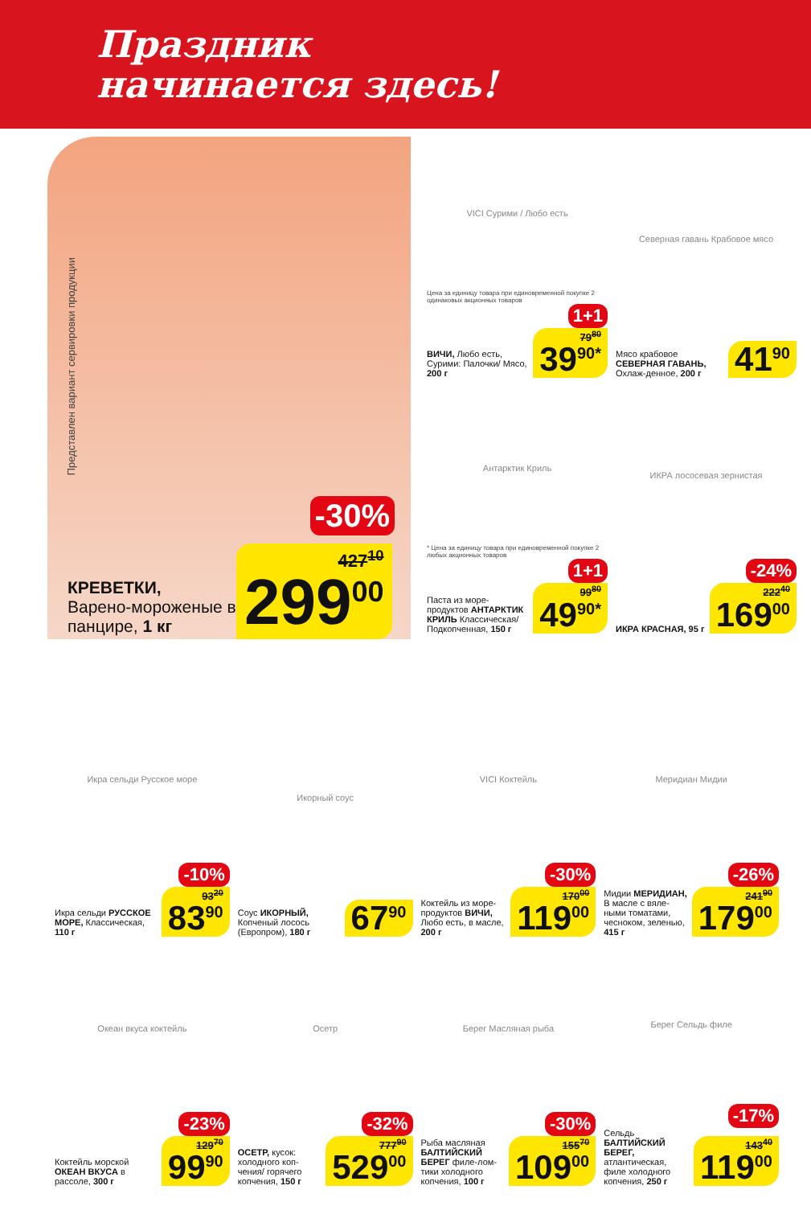Праздник
начинается здесь!
Представлен вариант сервировки продукции
-30%
КРЕВЕТКИ,
Варено-мороженые в панцире, 1 кг
427<sup>10</sup> 299<sup>00</sup>
VICI Сурими / Любо есть
Цена за единицу товара при единовременной покупке 2 одинаковых акционных товаров
1+1
ВИЧИ, Любо есть, Сурими: Палочки/ Мясо, 200 г
79<sup>80</sup> 39<sup>90*</sup>
Северная гавань Крабовое мясо
Мясо крабовое СЕВЕРНАЯ ГАВАНЬ, Охлаж-денное, 200 г
41<sup>90</sup>
Антарктик Криль
* Цена за единицу товара при единовременной покупке 2 любых акционных товаров
1+1
Паста из море-продуктов АНТАРКТИК КРИЛЬ Классическая/ Подкопченная, 150 г
99<sup>80</sup> 49<sup>90*</sup>
ИКРА лососевая зернистая
-24%
ИКРА КРАСНАЯ, 95 г
222<sup>40</sup> 169<sup>00</sup>
Икра сельди Русское море
-10%
Икра сельди РУССКОЕ МОРЕ, Классическая, 110 г
93<sup>20</sup> 83<sup>90</sup>
Икорный соус
Соус ИКОРНЫЙ, Копченый лосось (Европром), 180 г
67<sup>90</sup>
VICI Коктейль
-30%
Коктейль из море-продуктов ВИЧИ, Любо есть, в масле, 200 г
170<sup>00</sup> 119<sup>00</sup>
Меридиан Мидии
-26%
Мидии МЕРИДИАН, В масле с вяле-ными томатами, чесноком, зеленью, 415 г
241<sup>90</sup> 179<sup>00</sup>
Океан вкуса коктейль
-23%
Коктейль морской ОКЕАН ВКУСА в рассоле, 300 г
129<sup>70</sup> 99<sup>90</sup>
Осетр
-32%
ОСЕТР, кусок: холодного коп-чения/ горячего копчения, 150 г
777<sup>90</sup> 529<sup>00</sup>
Берег Масляная рыба
-30%
Рыба масляная БАЛТИЙСКИЙ БЕРЕГ филе-лом-тики холодного копчения, 100 г
155<sup>70</sup> 109<sup>00</sup>
Берег Сельдь филе
-17%
Сельдь БАЛТИЙСКИЙ БЕРЕГ, атлантическая, филе холодного копчения, 250 г
143<sup>40</sup> 119<sup>00</sup>